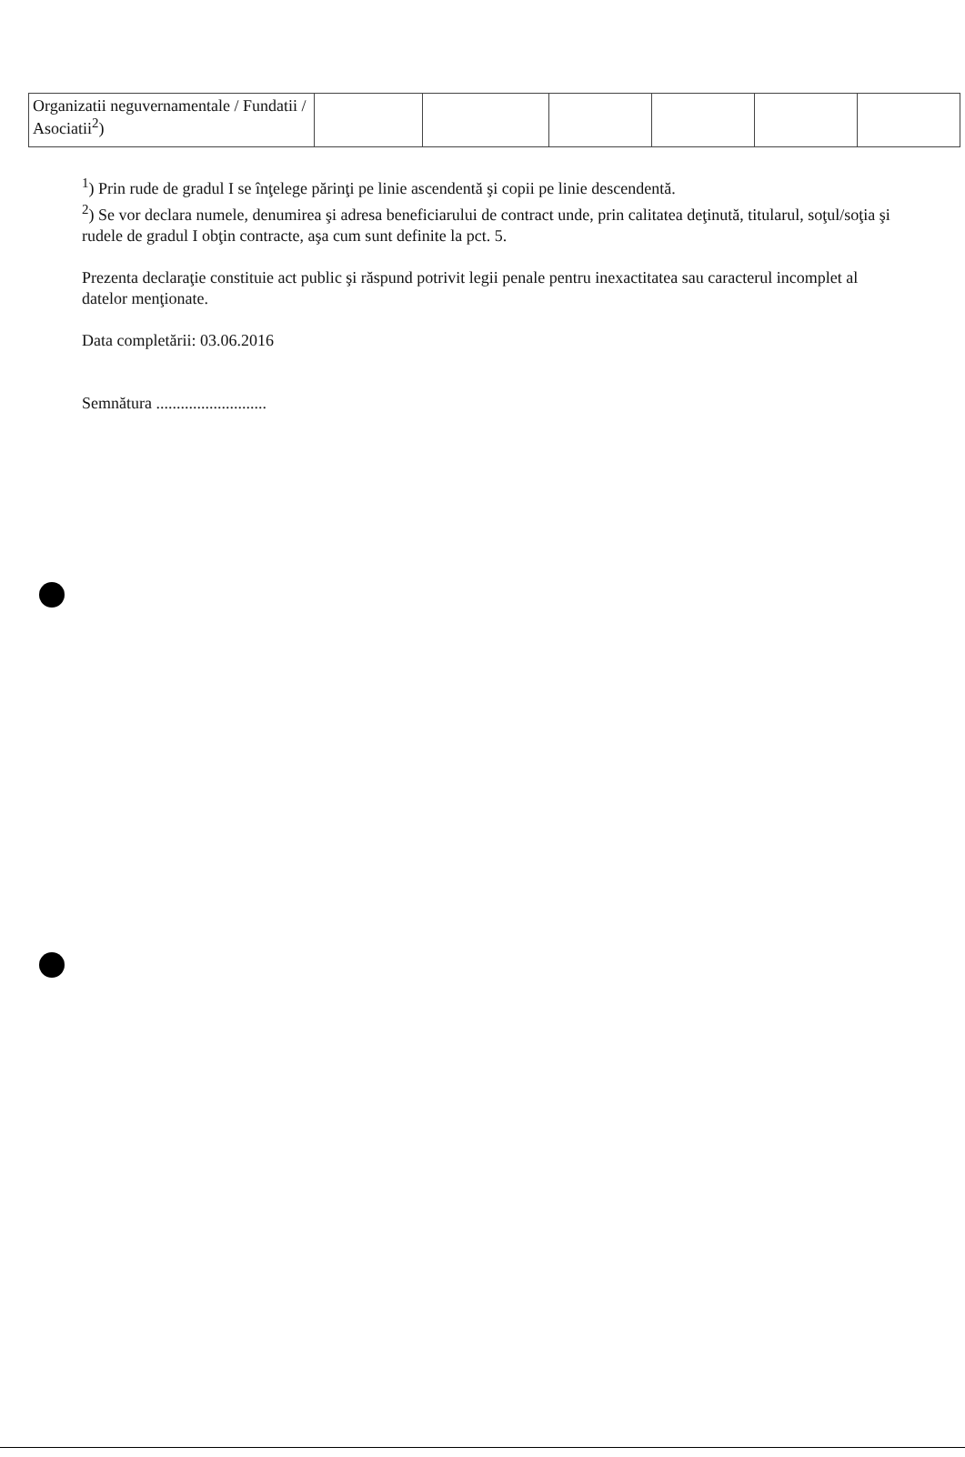| Organizatii neguvernamentale / Fundatii / Asociatii<sup>2</sup>) | | | | | | |
<sup>1</sup>) Prin rude de gradul I se înţelege părinţi pe linie ascendentă şi copii pe linie descendentă.
<sup>2</sup>) Se vor declara numele, denumirea şi adresa beneficiarului de contract unde, prin calitatea deţinută, titularul, soţul/soţia şi rudele de gradul I obţin contracte, aşa cum sunt definite la pct. 5.
Prezenta declaraţie constituie act public şi răspund potrivit legii penale pentru inexactitatea sau caracterul incomplet al datelor menţionate.
Data completării: 03.06.2016
Semnătura ...........................